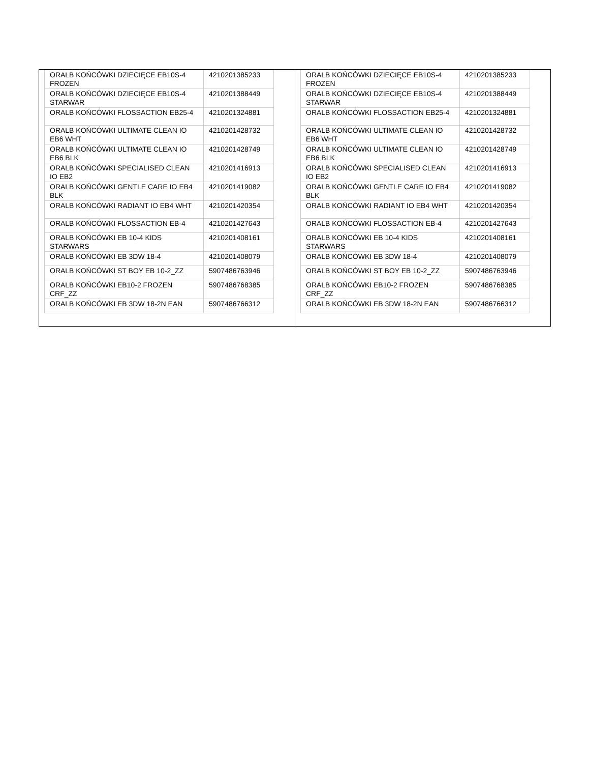| ORALB KOŃCÓWKI DZIECIĘCE EB10S-4 FROZEN | 4210201385233 |
| ORALB KOŃCÓWKI DZIECIĘCE EB10S-4 STARWAR | 4210201388449 |
| ORALB KOŃCÓWKI FLOSSACTION EB25-4 | 4210201324881 |
| ORALB KOŃCÓWKI ULTIMATE CLEAN IO EB6 WHT | 4210201428732 |
| ORALB KOŃCÓWKI ULTIMATE CLEAN IO EB6 BLK | 4210201428749 |
| ORALB KOŃCÓWKI SPECIALISED CLEAN IO EB2 | 4210201416913 |
| ORALB KOŃCÓWKI GENTLE CARE IO EB4 BLK | 4210201419082 |
| ORALB KOŃCÓWKI RADIANT IO EB4 WHT | 4210201420354 |
| ORALB KOŃCÓWKI FLOSSACTION EB-4 | 4210201427643 |
| ORALB KOŃCÓWKI EB 10-4 KIDS STARWARS | 4210201408161 |
| ORALB KOŃCÓWKI EB 3DW 18-4 | 4210201408079 |
| ORALB KOŃCÓWKI ST BOY EB 10-2_ZZ | 5907486763946 |
| ORALB KOŃCÓWKI EB10-2 FROZEN CRF_ZZ | 5907486768385 |
| ORALB KOŃCÓWKI EB 3DW 18-2N EAN | 5907486766312 |
| ORALB KOŃCÓWKI DZIECIĘCE EB10S-4 FROZEN | 4210201385233 |
| ORALB KOŃCÓWKI DZIECIĘCE EB10S-4 STARWAR | 4210201388449 |
| ORALB KOŃCÓWKI FLOSSACTION EB25-4 | 4210201324881 |
| ORALB KOŃCÓWKI ULTIMATE CLEAN IO EB6 WHT | 4210201428732 |
| ORALB KOŃCÓWKI ULTIMATE CLEAN IO EB6 BLK | 4210201428749 |
| ORALB KOŃCÓWKI SPECIALISED CLEAN IO EB2 | 4210201416913 |
| ORALB KOŃCÓWKI GENTLE CARE IO EB4 BLK | 4210201419082 |
| ORALB KOŃCÓWKI RADIANT IO EB4 WHT | 4210201420354 |
| ORALB KOŃCÓWKI FLOSSACTION EB-4 | 4210201427643 |
| ORALB KOŃCÓWKI EB 10-4 KIDS STARWARS | 4210201408161 |
| ORALB KOŃCÓWKI EB 3DW 18-4 | 4210201408079 |
| ORALB KOŃCÓWKI ST BOY EB 10-2_ZZ | 5907486763946 |
| ORALB KOŃCÓWKI EB10-2 FROZEN CRF_ZZ | 5907486768385 |
| ORALB KOŃCÓWKI EB 3DW 18-2N EAN | 5907486766312 |